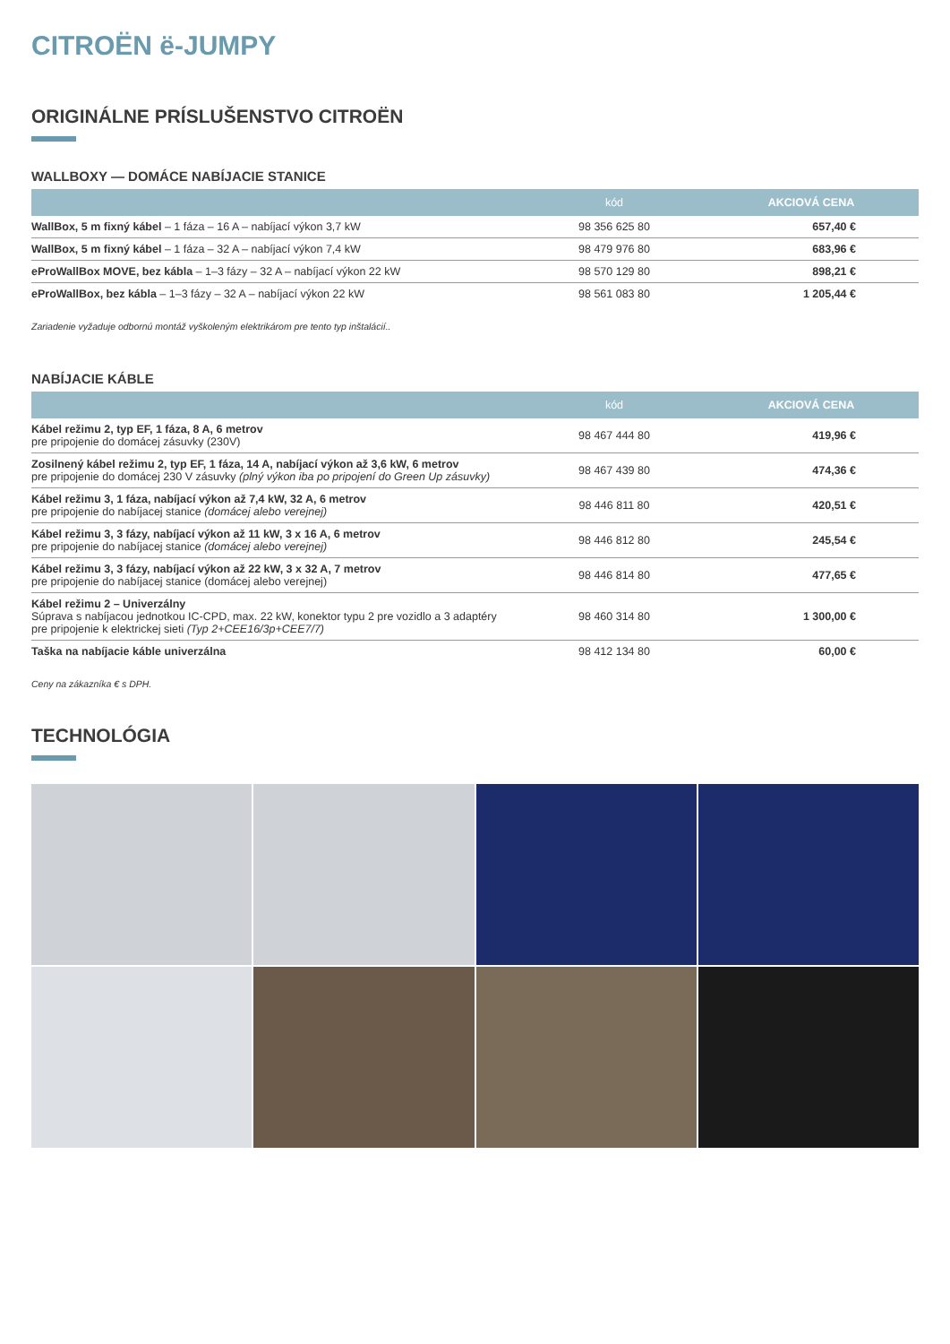CITROËN ë-JUMPY
ORIGINÁLNE PRÍSLUŠENSTVO CITROËN
WALLBOXY — DOMÁCE NABÍJACIE STANICE
| | kód | AKCIOVÁ CENA |
| --- | --- | --- |
| WallBox, 5 m fixný kábel – 1 fáza – 16 A – nabíjací výkon 3,7 kW | 98 356 625 80 | 657,40 € |
| WallBox, 5 m fixný kábel – 1 fáza – 32 A – nabíjací výkon 7,4 kW | 98 479 976 80 | 683,96 € |
| eProWallBox MOVE, bez kábla – 1–3 fázy – 32 A – nabíjací výkon 22 kW | 98 570 129 80 | 898,21 € |
| eProWallBox, bez kábla – 1–3 fázy – 32 A – nabíjací výkon 22 kW | 98 561 083 80 | 1 205,44 € |
Zariadenie vyžaduje odbornú montáž vyškoleným elektrikárom pre tento typ inštalácií..
NABÍJACIE KÁBLE
| | kód | AKCIOVÁ CENA |
| --- | --- | --- |
| Kábel režimu 2, typ EF, 1 fáza, 8 A, 6 metrov pre pripojenie do domácej zásuvky (230V) | 98 467 444 80 | 419,96 € |
| Zosilnený kábel režimu 2, typ EF, 1 fáza, 14 A, nabíjací výkon až 3,6 kW, 6 metrov pre pripojenie do domácej 230 V zásuvky (plný výkon iba po pripojení do Green Up zásuvky) | 98 467 439 80 | 474,36 € |
| Kábel režimu 3, 1 fáza, nabíjací výkon až 7,4 kW, 32 A, 6 metrov pre pripojenie do nabíjacej stanice (domácej alebo verejnej) | 98 446 811 80 | 420,51 € |
| Kábel režimu 3, 3 fázy, nabíjací výkon až 11 kW, 3 x 16 A, 6 metrov pre pripojenie do nabíjacej stanice (domácej alebo verejnej) | 98 446 812 80 | 245,54 € |
| Kábel režimu 3, 3 fázy, nabíjací výkon až 22 kW, 3 x 32 A, 7 metrov pre pripojenie do nabíjacej stanice (domácej alebo verejnej) | 98 446 814 80 | 477,65 € |
| Kábel režimu 2 – Univerzálny Súprava s nabíjacou jednotkou IC-CPD, max. 22 kW, konektor typu 2 pre vozidlo a 3 adaptéry pre pripojenie k elektrickej sieti (Typ 2+CEE16/3p+CEE7/7) | 98 460 314 80 | 1 300,00 € |
| Taška na nabíjacie káble univerzálna | 98 412 134 80 | 60,00 € |
Ceny na zákazníka € s DPH.
TECHNOLÓGIA